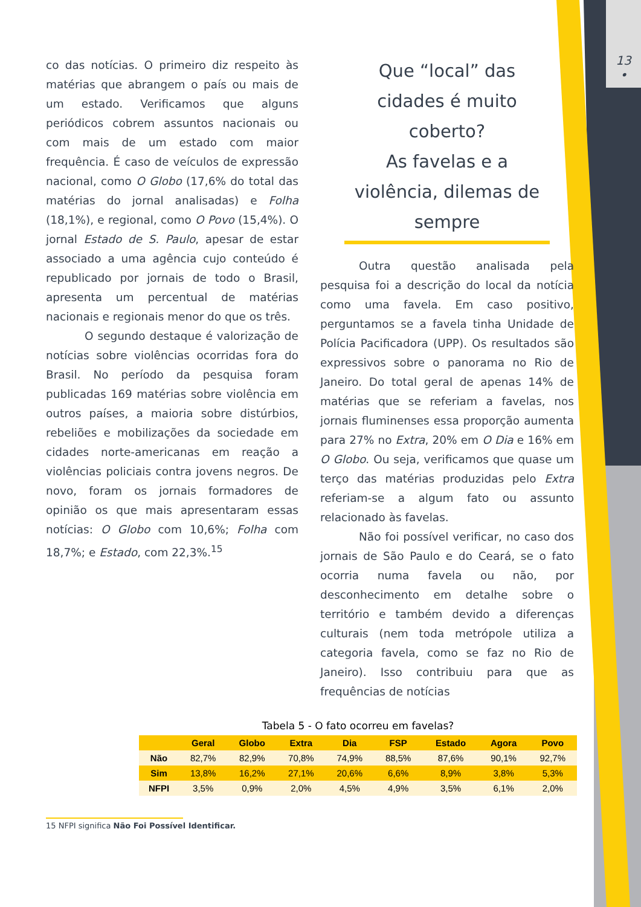13
•
co das notícias. O primeiro diz respeito às matérias que abrangem o país ou mais de um estado. Verificamos que alguns periódicos cobrem assuntos nacionais ou com mais de um estado com maior frequência. É caso de veículos de expressão nacional, como O Globo (17,6% do total das matérias do jornal analisadas) e Folha (18,1%), e regional, como O Povo (15,4%). O jornal Estado de S. Paulo, apesar de estar associado a uma agência cujo conteúdo é republicado por jornais de todo o Brasil, apresenta um percentual de matérias nacionais e regionais menor do que os três.
O segundo destaque é valorização de notícias sobre violências ocorridas fora do Brasil. No período da pesquisa foram publicadas 169 matérias sobre violência em outros países, a maioria sobre distúrbios, rebeliões e mobilizações da sociedade em cidades norte-americanas em reação a violências policiais contra jovens negros. De novo, foram os jornais formadores de opinião os que mais apresentaram essas notícias: O Globo com 10,6%; Folha com 18,7%; e Estado, com 22,3%.<sup>15</sup>
Que “local” das cidades é muito coberto?
As favelas e a violência, dilemas de sempre
Outra questão analisada pela pesquisa foi a descrição do local da notícia como uma favela. Em caso positivo, perguntamos se a favela tinha Unidade de Polícia Pacificadora (UPP). Os resultados são expressivos sobre o panorama no Rio de Janeiro. Do total geral de apenas 14% de matérias que se referiam a favelas, nos jornais fluminenses essa proporção aumenta para 27% no Extra, 20% em O Dia e 16% em O Globo. Ou seja, verificamos que quase um terço das matérias produzidas pelo Extra referiam-se a algum fato ou assunto relacionado às favelas.
Não foi possível verificar, no caso dos jornais de São Paulo e do Ceará, se o fato ocorria numa favela ou não, por desconhecimento em detalhe sobre o território e também devido a diferenças culturais (nem toda metrópole utiliza a categoria favela, como se faz no Rio de Janeiro). Isso contribuiu para que as frequências de notícias
Tabela 5 - O fato ocorreu em favelas?
| | Geral | Globo | Extra | Dia | FSP | Estado | Agora | Povo |
| --- | --- | --- | --- | --- | --- | --- | --- | --- |
| Não | 82,7% | 82,9% | 70,8% | 74,9% | 88,5% | 87,6% | 90,1% | 92,7% |
| Sim | 13,8% | 16,2% | 27,1% | 20,6% | 6,6% | 8,9% | 3,8% | 5,3% |
| NFPI | 3,5% | 0,9% | 2,0% | 4,5% | 4,9% | 3,5% | 6,1% | 2,0% |
15 NFPI significa Não Foi Possível Identificar.